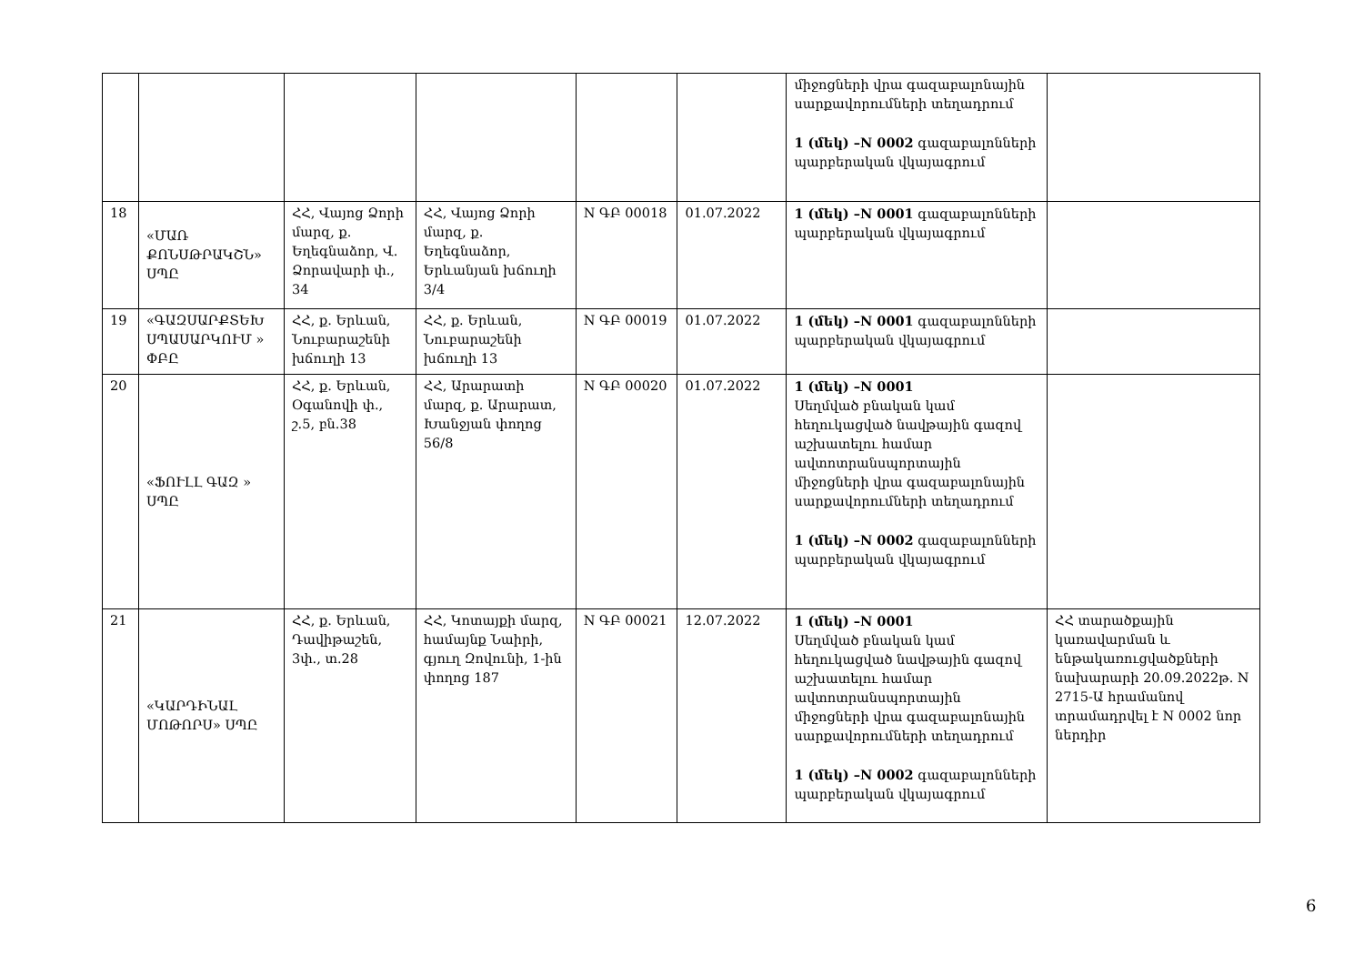| | | | | | | միջոցների վրա գազաբալոնային սարքավորումների տեղադրում 1 (մեկ) –N 0002 գազաբալոնների պարբերական վկայագրում | |
| 18 | «ՄԱՌ ՔՈՆՍԹՐԱԿՇՆ» ՍՊԸ | ՀՀ, Վայոց Ձորի մարզ, ք. Եղեգնաձոր, Վ. Ձորավարի փ., 34 | ՀՀ, Վայոց Ձորի մարզ, ք. Եղեգնաձոր, Երևանյան խճուղի 3/4 | N ԳԲ 00018 | 01.07.2022 | 1 (մեկ) –N 0001 գազաբալոնների պարբերական վկայագրում | |
| 19 | «ԳԱԶՍԱՐՔՏԵԽ ՍՊԱՍԱՐԿՈՒՄ » ՓԲԸ | ՀՀ, ք. Երևան, Նուբարաշենի խճուղի 13 | ՀՀ, ք. Երևան, Նուբարաշենի խճուղի 13 | N ԳԲ 00019 | 01.07.2022 | 1 (մեկ) –N 0001 գազաբալոնների պարբերական վկայագրում | |
| 20 | «ՖՈՒԼԼ ԳԱԶ » ՍՊԸ | ՀՀ, ք. Երևան, Օգանովի փ., շ.5, բն.38 | ՀՀ, Արարատի մարզ, ք. Արարատ, Խանջյան փողոց 56/8 | N ԳԲ 00020 | 01.07.2022 | 1 (մեկ) –N 0001 Սեղմված բնական կամ հեղուկացված նավթային գազով աշխատելու համար ավտոտրանսպորտային միջոցների վրա գազաբալոնային սարքավորումների տեղադրում 1 (մեկ) –N 0002 գազաբալոնների պարբերական վկայագրում | |
| 21 | «ԿԱՐԴԻՆԱԼ ՄՈԹՈՐՍ» ՍՊԸ | ՀՀ, ք. Երևան, Դավիթաշեն, 3փ., տ.28 | ՀՀ, Կոտայքի մարզ, համայնք Նաիրի, գյուղ Զովունի, 1-ին փողոց 187 | N ԳԲ 00021 | 12.07.2022 | 1 (մեկ) –N 0001 Սեղմված բնական կամ հեղուկացված նավթային գազով աշխատելու համար ավտոտրանսպորտային միջոցների վրա գազաբալոնային սարքավորումների տեղադրում 1 (մեկ) –N 0002 գազաբալոնների պարբերական վկայագրում | ՀՀ տարածքային կառավարման և ենթակառուցվածքների նախարարի 20.09.2022թ. N 2715-Ա հրամանով տրամադրվել է N 0002 նոր ներդիր |
6